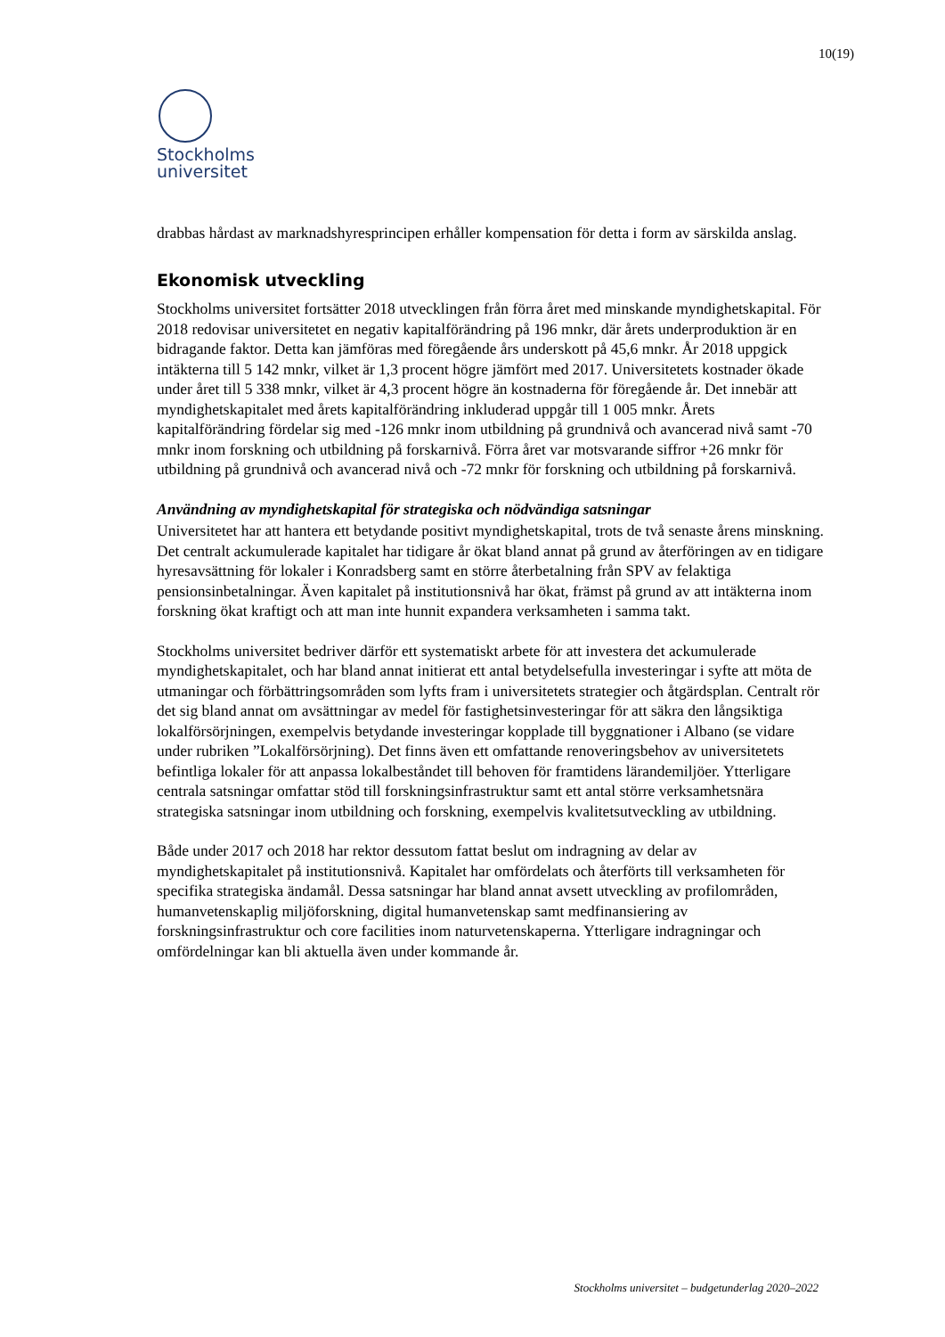10(19)
Stockholms
universitet
drabbas hårdast av marknadshyresprincipen erhåller kompensation för detta i form av särskilda anslag.
Ekonomisk utveckling
Stockholms universitet fortsätter 2018 utvecklingen från förra året med minskande myndighetskapital. För 2018 redovisar universitetet en negativ kapitalförändring på 196 mnkr, där årets underproduktion är en bidragande faktor. Detta kan jämföras med föregående års underskott på 45,6 mnkr. År 2018 uppgick intäkterna till 5 142 mnkr, vilket är 1,3 procent högre jämfört med 2017. Universitetets kostnader ökade under året till 5 338 mnkr, vilket är 4,3 procent högre än kostnaderna för föregående år. Det innebär att myndighetskapitalet med årets kapitalförändring inkluderad uppgår till 1 005 mnkr. Årets kapitalförändring fördelar sig med -126 mnkr inom utbildning på grundnivå och avancerad nivå samt -70 mnkr inom forskning och utbildning på forskarnivå. Förra året var motsvarande siffror +26 mnkr för utbildning på grundnivå och avancerad nivå och -72 mnkr för forskning och utbildning på forskarnivå.
Användning av myndighetskapital för strategiska och nödvändiga satsningar
Universitetet har att hantera ett betydande positivt myndighetskapital, trots de två senaste årens minskning. Det centralt ackumulerade kapitalet har tidigare år ökat bland annat på grund av återföringen av en tidigare hyresavsättning för lokaler i Konradsberg samt en större återbetalning från SPV av felaktiga pensionsinbetalningar. Även kapitalet på institutionsnivå har ökat, främst på grund av att intäkterna inom forskning ökat kraftigt och att man inte hunnit expandera verksamheten i samma takt.
Stockholms universitet bedriver därför ett systematiskt arbete för att investera det ackumulerade myndighetskapitalet, och har bland annat initierat ett antal betydelsefulla investeringar i syfte att möta de utmaningar och förbättringsområden som lyfts fram i universitetets strategier och åtgärdsplan. Centralt rör det sig bland annat om avsättningar av medel för fastighetsinvesteringar för att säkra den långsiktiga lokalförsörjningen, exempelvis betydande investeringar kopplade till byggnationer i Albano (se vidare under rubriken ”Lokalförsörjning). Det finns även ett omfattande renoveringsbehov av universitetets befintliga lokaler för att anpassa lokalbeståndet till behoven för framtidens lärandemiljöer. Ytterligare centrala satsningar omfattar stöd till forskningsinfrastruktur samt ett antal större verksamhetsnära strategiska satsningar inom utbildning och forskning, exempelvis kvalitetsutveckling av utbildning.
Både under 2017 och 2018 har rektor dessutom fattat beslut om indragning av delar av myndighetskapitalet på institutionsnivå. Kapitalet har omfördelats och återförts till verksamheten för specifika strategiska ändamål. Dessa satsningar har bland annat avsett utveckling av profilområden, humanvetenskaplig miljöforskning, digital humanvetenskap samt medfinansiering av forskningsinfrastruktur och core facilities inom naturvetenskaperna. Ytterligare indragningar och omfördelningar kan bli aktuella även under kommande år.
Stockholms universitet – budgetunderlag 2020–2022